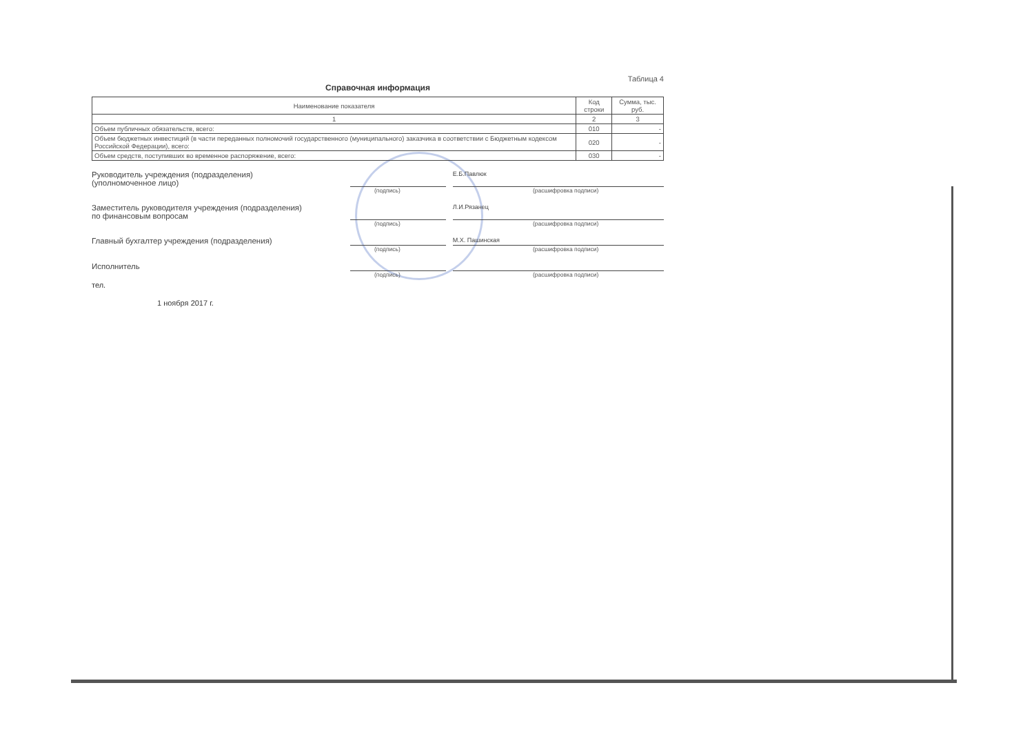Таблица 4
Справочная информация
| Наименование показателя | Код строки | Сумма, тыс. руб. |
| --- | --- | --- |
| 1 | 2 | 3 |
| Объем публичных обязательств, всего: | 010 | - |
| Объем бюджетных инвестиций (в части переданных полномочий государственного (муниципального) заказчика в соответствии с Бюджетным кодексом Российской Федерации), всего: | 020 | - |
| Объем средств, поступивших во временное распоряжение, всего: | 030 | - |
Руководитель учреждения (подразделения)
(уполномоченное лицо)
Е.Б.Павлюк
(подпись) (расшифровка подписи)
Заместитель руководителя учреждения (подразделения)
по финансовым вопросам
Л.И.Рязанец
(подпись) (расшифровка подписи)
Главный бухгалтер учреждения (подразделения)
М.Х. Пашинская
(подпись) (расшифровка подписи)
Исполнитель
(подпись) (расшифровка подписи)
тел.
1 ноября 2017 г.